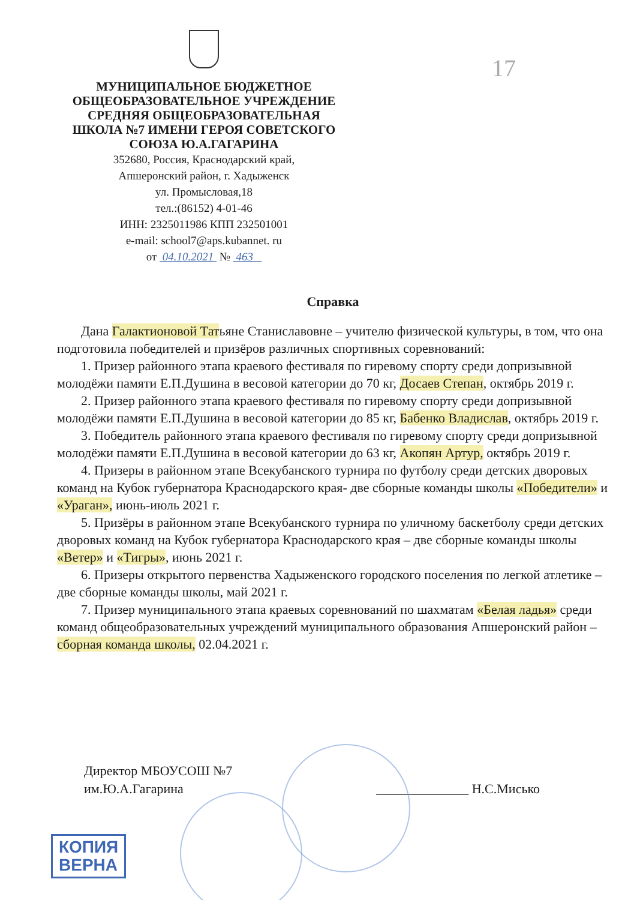17
МУНИЦИПАЛЬНОЕ БЮДЖЕТНОЕ
ОБЩЕОБРАЗОВАТЕЛЬНОЕ УЧРЕЖДЕНИЕ
СРЕДНЯЯ ОБЩЕОБРАЗОВАТЕЛЬНАЯ
ШКОЛА №7 ИМЕНИ ГЕРОЯ СОВЕТСКОГО
СОЮЗА Ю.А.ГАГАРИНА
352680, Россия, Краснодарский край,
Апшеронский район, г. Хадыженск
ул. Промысловая,18
тел.:(86152) 4-01-46
ИНН: 2325011986 КПП 232501001
e-mail: school7@aps.kubannet. ru
от 04.10.2021 № 463
Справка
Дана Галактионовой Татьяне Станиславовне – учителю физической культуры, в том, что она подготовила победителей и призёров различных спортивных соревнований:
1. Призер районного этапа краевого фестиваля по гиревому спорту среди допризывной молодёжи памяти Е.П.Душина в весовой категории до 70 кг, Досаев Степан, октябрь 2019 г.
2. Призер районного этапа краевого фестиваля по гиревому спорту среди допризывной молодёжи памяти Е.П.Душина в весовой категории до 85 кг, Бабенко Владислав, октябрь 2019 г.
3. Победитель районного этапа краевого фестиваля по гиревому спорту среди допризывной молодёжи памяти Е.П.Душина в весовой категории до 63 кг, Акопян Артур, октябрь 2019 г.
4. Призеры в районном этапе Всекубанского турнира по футболу среди детских дворовых команд на Кубок губернатора Краснодарского края- две сборные команды школы «Победители» и «Ураган», июнь-июль 2021 г.
5. Призёры в районном этапе Всекубанского турнира по уличному баскетболу среди детских дворовых команд на Кубок губернатора Краснодарского края – две сборные команды школы «Ветер» и «Тигры», июнь 2021 г.
6. Призеры открытого первенства Хадыженского городского поселения по легкой атлетике – две сборные команды школы, май 2021 г.
7. Призер муниципального этапа краевых соревнований по шахматам «Белая ладья» среди команд общеобразовательных учреждений муниципального образования Апшеронский район – сборная команда школы, 02.04.2021 г.
Директор МБОУСОШ №7
им.Ю.А.Гагарина
______________ Н.С.Мисько
КОПИЯ
ВЕРНА